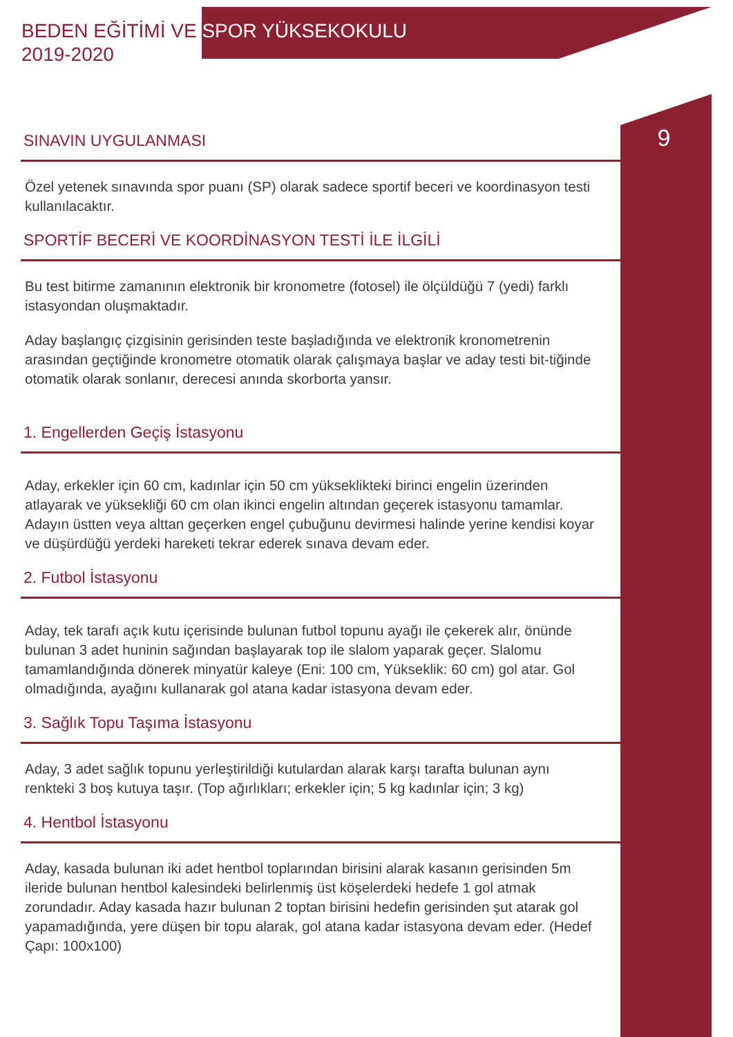BEDEN EĞİTİMİ VE SPOR YÜKSEKOKULU
2019-2020
9
SINAVIN UYGULANMASI
Özel yetenek sınavında spor puanı (SP) olarak sadece sportif beceri ve koordinasyon testi kullanılacaktır.
SPORTİF BECERİ VE KOORDİNASYON TESTİ İLE İLGİLİ
Bu test bitirme zamanının elektronik bir kronometre (fotosel) ile ölçüldüğü 7 (yedi) farklı istasyondan oluşmaktadır.
Aday başlangıç çizgisinin gerisinden teste başladığında ve elektronik kronometrenin arasından geçtiğinde kronometre otomatik olarak çalışmaya başlar ve aday testi bit-tiğinde otomatik olarak sonlanır, derecesi anında skorborta yansır.
1. Engellerden Geçiş İstasyonu
Aday, erkekler için 60 cm, kadınlar için 50 cm yükseklikteki birinci engelin üzerinden atlayarak ve yüksekliği 60 cm olan ikinci engelin altından geçerek istasyonu tamamlar. Adayın üstten veya alttan geçerken engel çubuğunu devirmesi halinde yerine kendisi koyar ve düşürdüğü yerdeki hareketi tekrar ederek sınava devam eder.
2. Futbol İstasyonu
Aday, tek tarafı açık kutu içerisinde bulunan futbol topunu ayağı ile çekerek alır, önünde bulunan 3 adet huninin sağından başlayarak top ile slalom yaparak geçer. Slalomu tamamlandığında dönerek minyatür kaleye (Eni: 100 cm, Yükseklik: 60 cm) gol atar. Gol olmadığında, ayağını kullanarak gol atana kadar istasyona devam eder.
3. Sağlık Topu Taşıma İstasyonu
Aday, 3 adet sağlık topunu yerleştirildiği kutulardan alarak karşı tarafta bulunan aynı renkteki 3 boş kutuya taşır. (Top ağırlıkları; erkekler için; 5 kg kadınlar için; 3 kg)
4. Hentbol İstasyonu
Aday, kasada bulunan iki adet hentbol toplarından birisini alarak kasanın gerisinden 5m ileride bulunan hentbol kalesindeki belirlenmiş üst köşelerdeki hedefe 1 gol atmak zorundadır. Aday kasada hazır bulunan 2 toptan birisini hedefin gerisinden şut atarak gol yapamadığında, yere düşen bir topu alarak, gol atana kadar istasyona devam eder. (Hedef Çapı: 100x100)